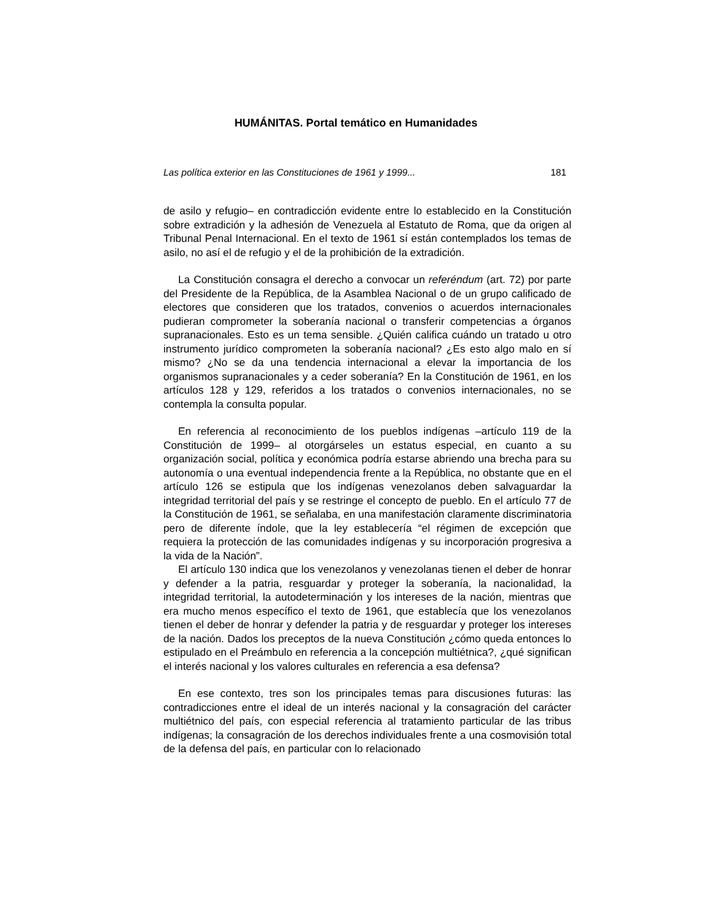HUMÁNITAS. Portal temático en Humanidades
Las política exterior en las Constituciones de 1961 y 1999... 181
de asilo y refugio– en contradicción evidente entre lo establecido en la Constitución sobre extradición y la adhesión de Venezuela al Estatuto de Roma, que da origen al Tribunal Penal Internacional. En el texto de 1961 sí están contemplados los temas de asilo, no así el de refugio y el de la prohibición de la extradición.
La Constitución consagra el derecho a convocar un referéndum (art. 72) por parte del Presidente de la República, de la Asamblea Nacional o de un grupo calificado de electores que consideren que los tratados, convenios o acuerdos internacionales pudieran comprometer la soberanía nacional o transferir competencias a órganos supranacionales. Esto es un tema sensible. ¿Quién califica cuándo un tratado u otro instrumento jurídico comprometen la soberanía nacional? ¿Es esto algo malo en sí mismo? ¿No se da una tendencia internacional a elevar la importancia de los organismos supranacionales y a ceder soberanía? En la Constitución de 1961, en los artículos 128 y 129, referidos a los tratados o convenios internacionales, no se contempla la consulta popular.
En referencia al reconocimiento de los pueblos indígenas –artículo 119 de la Constitución de 1999– al otorgárseles un estatus especial, en cuanto a su organización social, política y económica podría estarse abriendo una brecha para su autonomía o una eventual independencia frente a la República, no obstante que en el artículo 126 se estipula que los indígenas venezolanos deben salvaguardar la integridad territorial del país y se restringe el concepto de pueblo. En el artículo 77 de la Constitución de 1961, se señalaba, en una manifestación claramente discriminatoria pero de diferente índole, que la ley establecería “el régimen de excepción que requiera la protección de las comunidades indígenas y su incorporación progresiva a la vida de la Nación”.
El artículo 130 indica que los venezolanos y venezolanas tienen el deber de honrar y defender a la patria, resguardar y proteger la soberanía, la nacionalidad, la integridad territorial, la autodeterminación y los intereses de la nación, mientras que era mucho menos específico el texto de 1961, que establecía que los venezolanos tienen el deber de honrar y defender la patria y de resguardar y proteger los intereses de la nación. Dados los preceptos de la nueva Constitución ¿cómo queda entonces lo estipulado en el Preámbulo en referencia a la concepción multiétnica?, ¿qué significan el interés nacional y los valores culturales en referencia a esa defensa?
En ese contexto, tres son los principales temas para discusiones futuras: las contradicciones entre el ideal de un interés nacional y la consagración del carácter multiétnico del país, con especial referencia al tratamiento particular de las tribus indígenas; la consagración de los derechos individuales frente a una cosmovisión total de la defensa del país, en particular con lo relacionado